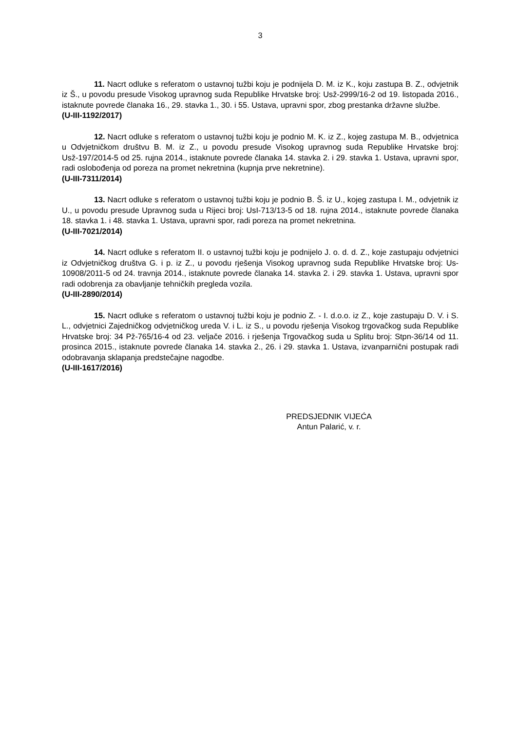3
11. Nacrt odluke s referatom o ustavnoj tužbi koju je podnijela D. M. iz K., koju zastupa B. Z., odvjetnik iz Š., u povodu presude Visokog upravnog suda Republike Hrvatske broj: Usž-2999/16-2 od 19. listopada 2016., istaknute povrede članaka 16., 29. stavka 1., 30. i 55. Ustava, upravni spor, zbog prestanka državne službe.
(U-III-1192/2017)
12. Nacrt odluke s referatom o ustavnoj tužbi koju je podnio M. K. iz Z., kojeg zastupa M. B., odvjetnica u Odvjetničkom društvu B. M. iz Z., u povodu presude Visokog upravnog suda Republike Hrvatske broj: Usž-197/2014-5 od 25. rujna 2014., istaknute povrede članaka 14. stavka 2. i 29. stavka 1. Ustava, upravni spor, radi oslobođenja od poreza na promet nekretnina (kupnja prve nekretnine).
(U-III-7311/2014)
13. Nacrt odluke s referatom o ustavnoj tužbi koju je podnio B. Š. iz U., kojeg zastupa I. M., odvjetnik iz U., u povodu presude Upravnog suda u Rijeci broj: UsI-713/13-5 od 18. rujna 2014., istaknute povrede članaka 18. stavka 1. i 48. stavka 1. Ustava, upravni spor, radi poreza na promet nekretnina.
(U-III-7021/2014)
14. Nacrt odluke s referatom II. o ustavnoj tužbi koju je podnijelo J. o. d. d. Z., koje zastupaju odvjetnici iz Odvjetničkog društva G. i p. iz Z., u povodu rješenja Visokog upravnog suda Republike Hrvatske broj: Us-10908/2011-5 od 24. travnja 2014., istaknute povrede članaka 14. stavka 2. i 29. stavka 1. Ustava, upravni spor radi odobrenja za obavljanje tehničkih pregleda vozila.
(U-III-2890/2014)
15. Nacrt odluke s referatom o ustavnoj tužbi koju je podnio Z. - I. d.o.o. iz Z., koje zastupaju D. V. i S. L., odvjetnici Zajedničkog odvjetničkog ureda V. i L. iz S., u povodu rješenja Visokog trgovačkog suda Republike Hrvatske broj: 34 Pž-765/16-4 od 23. veljače 2016. i rješenja Trgovačkog suda u Splitu broj: Stpn-36/14 od 11. prosinca 2015., istaknute povrede članaka 14. stavka 2., 26. i 29. stavka 1. Ustava, izvanparnični postupak radi odobravanja sklapanja predstečajne nagodbe.
(U-III-1617/2016)
PREDSJEDNIK VIJEĆA
Antun Palarić, v. r.